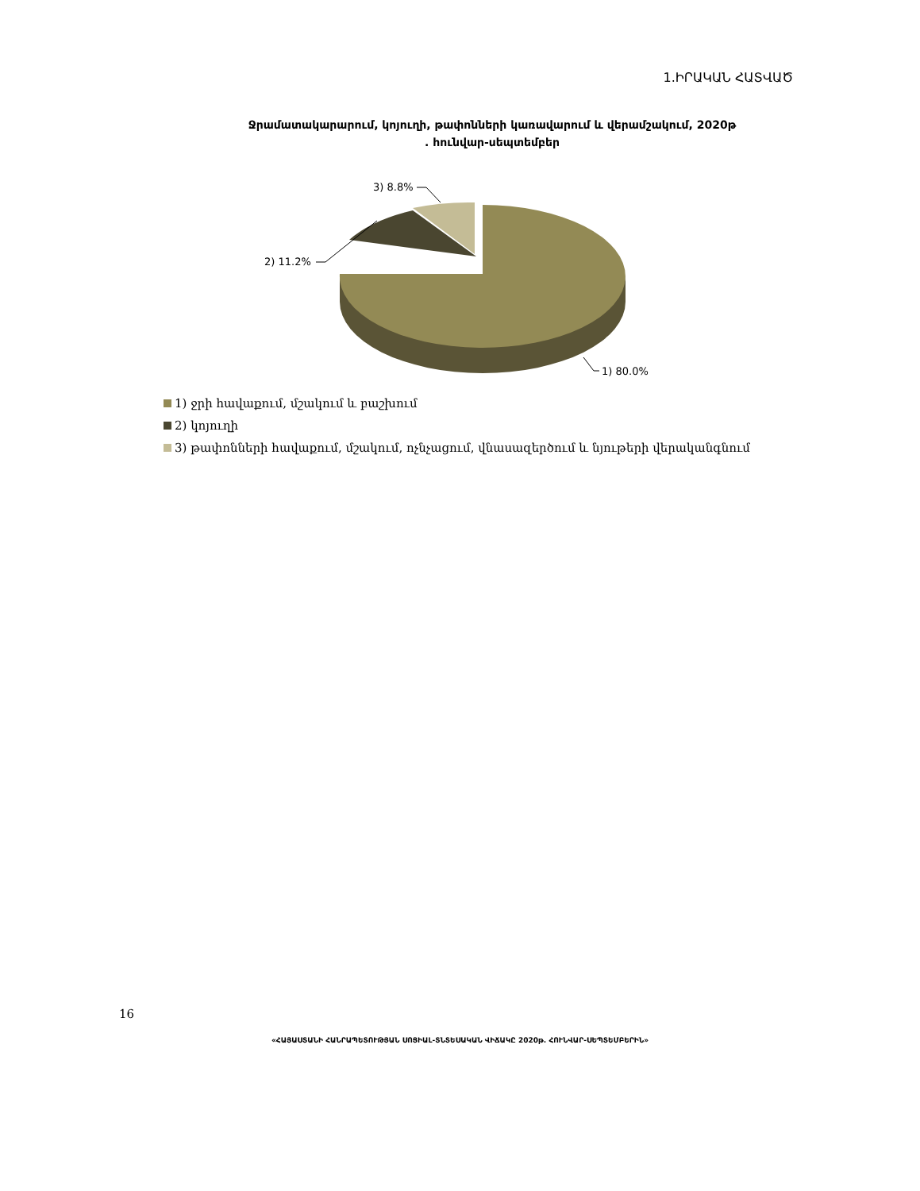1.ԻՐԱԿԱՆ ՀԱՏՎԱԾ
Ջրամատակարարում, կոյուղի, թափոնների կառավարում և վերամշակում, 2020թ
. հունվար-սեպտեմբեր
3) 8.8%
2) 11.2%
1) 80.0%
1) ջրի հավաքում, մշակում և բաշխում
2) կոյուղի
3) թափոնների հավաքում, մշակում, ոչնչացում, վնասազերծում և նյութերի վերականգնում
16
«ՀԱՅԱՍՏԱՆԻ ՀԱՆՐԱՊԵՏՈՒԹՅԱՆ ՍՈՑԻԱԼ-ՏՆՏԵՍԱԿԱՆ ՎԻՃԱԿԸ 2020թ. ՀՈՒՆՎԱՐ-ՍԵՊՏԵՄԲԵՐԻՆ»